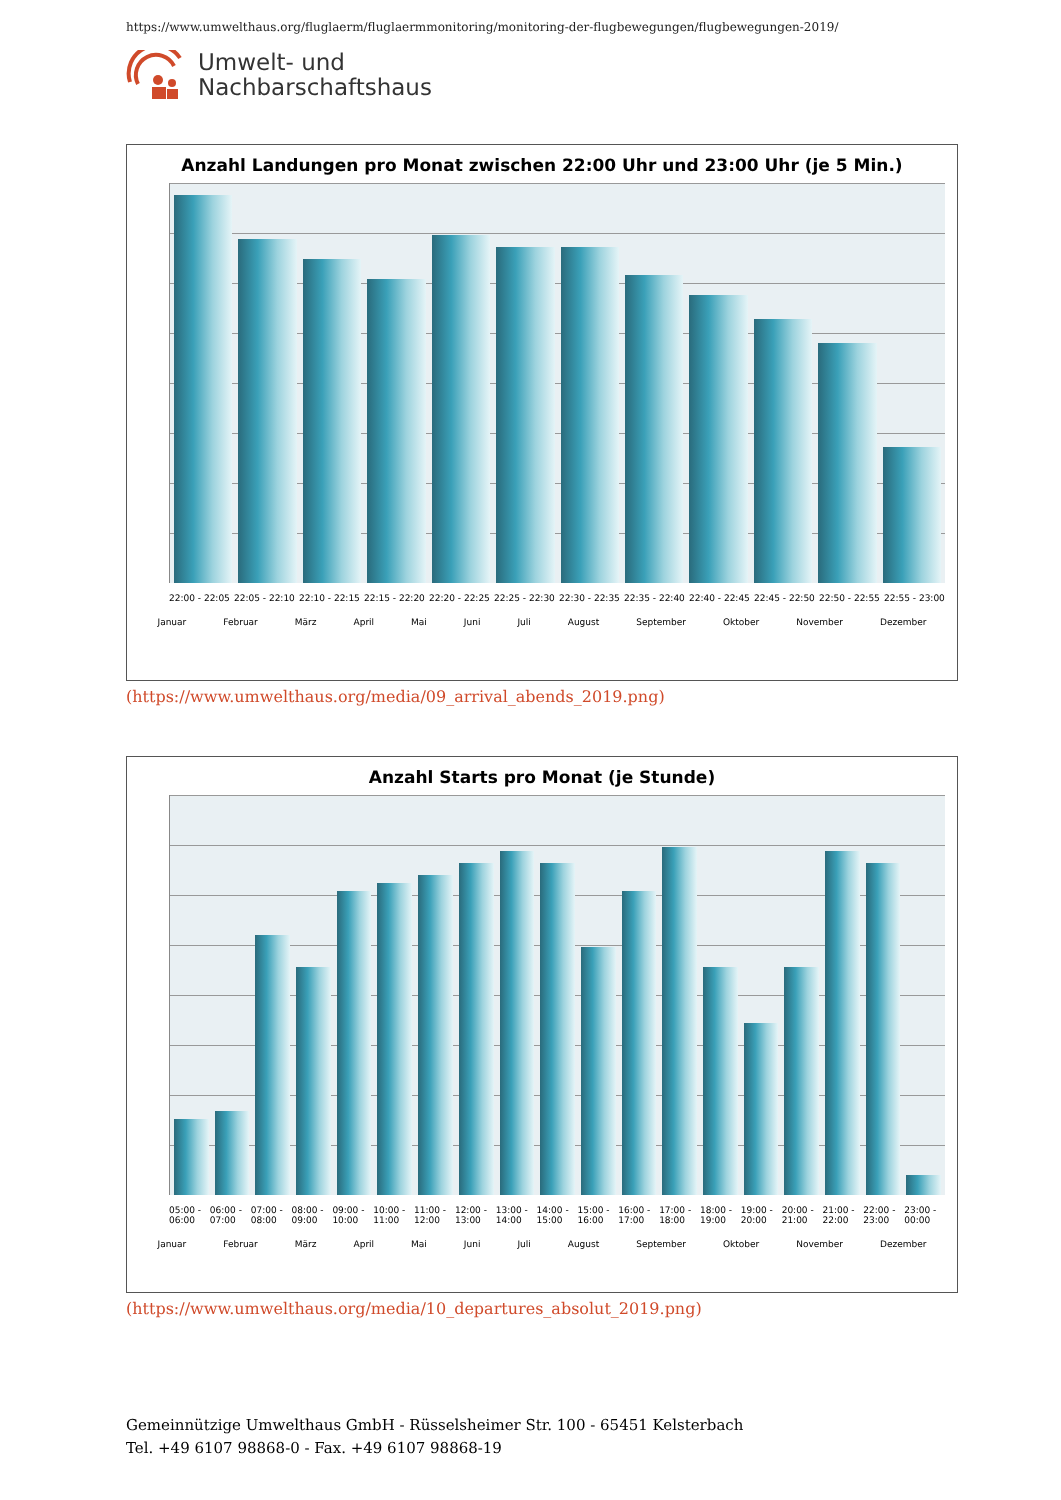https://www.umwelthaus.org/fluglaerm/fluglaermmonitoring/monitoring-der-flugbewegungen/flugbewegungen-2019/
Umwelt- und
Nachbarschaftshaus
Anzahl Landungen pro Monat zwischen 22:00 Uhr und 23:00 Uhr (je 5 Min.)
22:00 - 22:05 22:05 - 22:10 22:10 - 22:15 22:15 - 22:20 22:20 - 22:25 22:25 - 22:30 22:30 - 22:35 22:35 - 22:40 22:40 - 22:45 22:45 - 22:50 22:50 - 22:55 22:55 - 23:00
Januar Februar März April Mai Juni Juli August September Oktober November Dezember
(https://www.umwelthaus.org/media/09_arrival_abends_2019.png)
Anzahl Starts pro Monat (je Stunde)
05:00 - 06:00 06:00 - 07:00 07:00 - 08:00 08:00 - 09:00 09:00 - 10:00 10:00 - 11:00 11:00 - 12:00 12:00 - 13:00 13:00 - 14:00 14:00 - 15:00 15:00 - 16:00 16:00 - 17:00 17:00 - 18:00 18:00 - 19:00 19:00 - 20:00 20:00 - 21:00 21:00 - 22:00 22:00 - 23:00 23:00 - 00:00
Januar Februar März April Mai Juni Juli August September Oktober November Dezember
(https://www.umwelthaus.org/media/10_departures_absolut_2019.png)
Gemeinnützige Umwelthaus GmbH - Rüsselsheimer Str. 100 - 65451 Kelsterbach
Tel. +49 6107 98868-0 - Fax. +49 6107 98868-19